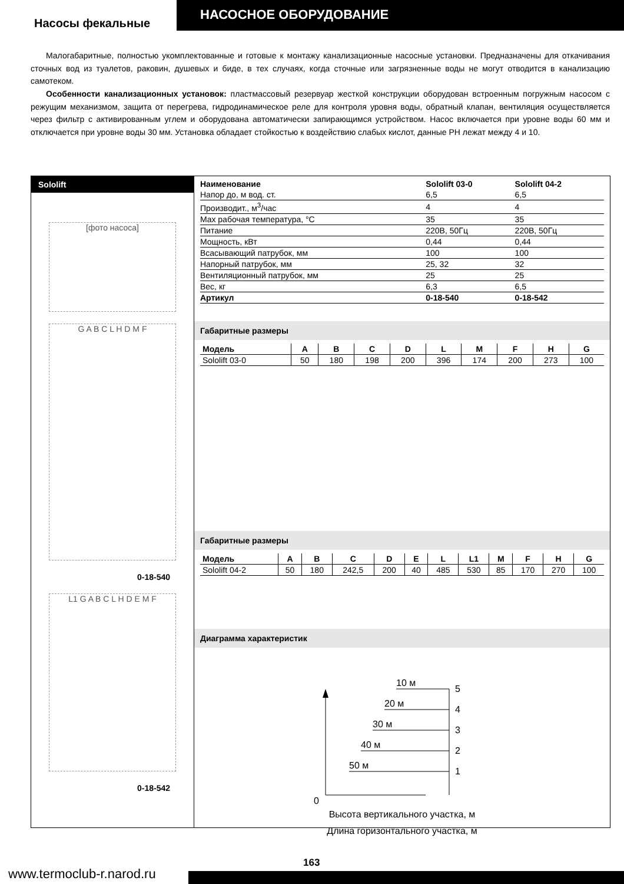Насосы фекальные
НАСОСНОЕ ОБОРУДОВАНИЕ
Малогабаритные, полностью укомплектованные и готовые к монтажу канализационные насосные установки. Предназначены для откачивания сточных вод из туалетов, раковин, душевых и биде, в тех случаях, когда сточные или загрязненные воды не могут отводится в канализацию самотеком.
Особенности канализационных установок: пластмассовый резервуар жесткой конструкции оборудован встроенным погружным насосом с режущим механизмом, защита от перегрева, гидродинамическое реле для контроля уровня воды, обратный клапан, вентиляция осуществляется через фильтр с активированным углем и оборудована автоматически запирающимся устройством. Насос включается при уровне воды 60 мм и отключается при уровне воды 30 мм. Установка обладает стойкостью к воздействию слабых кислот, данные PH лежат между 4 и 10.
Sololift
[фото насоса]
G A B C L H D M F
0-18-540
L1 G A B C L H D E M F
0-18-542
| Наименование | Sololift 03-0 | Sololift 04-2 |
| --- | --- | --- |
| Напор до, м вод. ст. | 6,5 | 6,5 |
| Производит., м<sup>3</sup>/час | 4 | 4 |
| Max рабочая температура, °С | 35 | 35 |
| Питание | 220В, 50Гц | 220В, 50Гц |
| Мощность, кВт | 0,44 | 0,44 |
| Всасывающий патрубок, мм | 100 | 100 |
| Напорный патрубок, мм | 25, 32 | 32 |
| Вентиляционный патрубок, мм | 25 | 25 |
| Вес, кг | 6,3 | 6,5 |
| Артикул | 0-18-540 | 0-18-542 |
Габаритные размеры
| Модель | A | B | C | D | L | M | F | H | G |
| --- | --- | --- | --- | --- | --- | --- | --- | --- | --- |
| Sololift 03-0 | 50 | 180 | 198 | 200 | 396 | 174 | 200 | 273 | 100 |
Габаритные размеры
| Модель | A | B | C | D | E | L | L1 | M | F | H | G |
| --- | --- | --- | --- | --- | --- | --- | --- | --- | --- | --- | --- |
| Sololift 04-2 | 50 | 180 | 242,5 | 200 | 40 | 485 | 530 | 85 | 170 | 270 | 100 |
Диаграмма характеристик
10 м
20 м
30 м
40 м
50 м
5
4
3
2
1
0
Высота вертикального участка, м
Длина горизонтального участка, м
www.termoclub-r.narod.ru
163